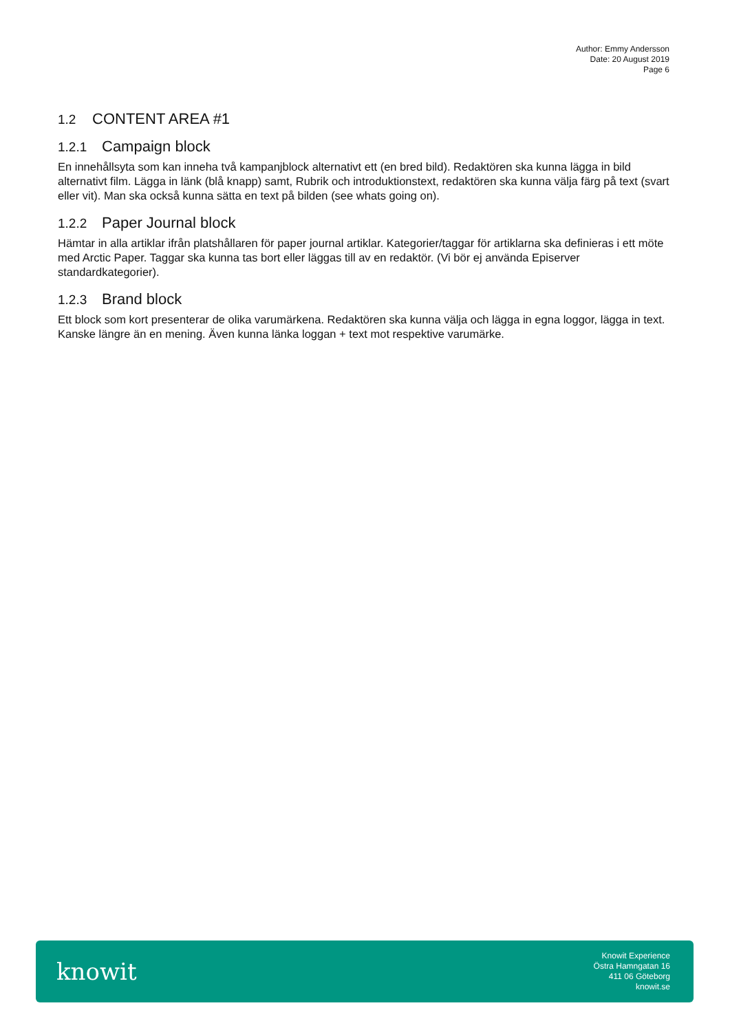Author: Emmy Andersson
Date: 20 August 2019
Page 6
1.2 CONTENT AREA #1
1.2.1 Campaign block
En innehållsyta som kan inneha två kampanjblock alternativt ett (en bred bild). Redaktören ska kunna lägga in bild alternativt film. Lägga in länk (blå knapp) samt, Rubrik och introduktionstext, redaktören ska kunna välja färg på text (svart eller vit). Man ska också kunna sätta en text på bilden (see whats going on).
1.2.2 Paper Journal block
Hämtar in alla artiklar ifrån platshållaren för paper journal artiklar. Kategorier/taggar för artiklarna ska definieras i ett möte med Arctic Paper. Taggar ska kunna tas bort eller läggas till av en redaktör. (Vi bör ej använda Episerver standardkategorier).
1.2.3 Brand block
Ett block som kort presenterar de olika varumärkena. Redaktören ska kunna välja och lägga in egna loggor, lägga in text. Kanske längre än en mening. Även kunna länka loggan + text mot respektive varumärke.
knowit
Knowit Experience
Östra Hamngatan 16
411 06 Göteborg
knowit.se